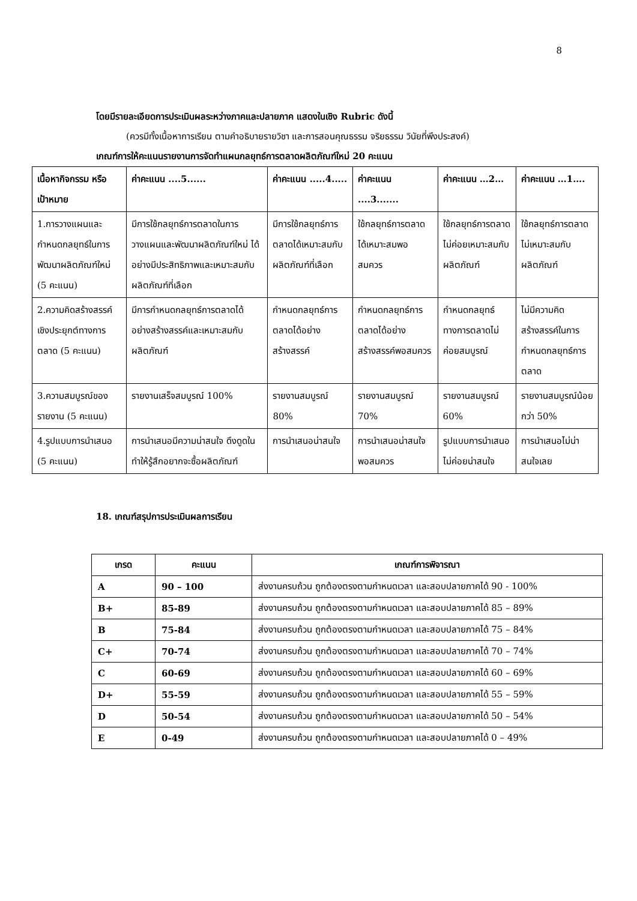8
โดยมีรายละเอียดการประเมินผลระหว่างภาคและปลายภาค แสดงในเชิง Rubric ดังนี้
(ควรมีทั้งเนื้อหาการเรียน ตามคำอธิบายรายวิชา และการสอนคุณธรรม จริยธรรม วินัยที่พึงประสงค์)
เกณฑ์การให้คะแนนรายงานการจัดทำแผนกลยุทธ์การตลาดผลิตภัณฑ์ใหม่ 20 คะแนน
| เนื้อหากิจกรรม หรือ เป้าหมาย | ค่าคะแนน ....5...... | ค่าคะแนน .....4..... | ค่าคะแนน ....3....... | ค่าคะแนน …2… | ค่าคะแนน …1…. |
| --- | --- | --- | --- | --- | --- |
| 1.การวางแผนและกำหนดกลยุทธ์ในการพัฒนาผลิตภัณฑ์ใหม่ (5 คะแนน) | มีการใช้กลยุทธ์การตลาดในการวางแผนและพัฒนาผลิตภัณฑ์ใหม่ ได้อย่างมีประสิทธิภาพและเหมาะสมกับผลิตภัณฑ์ที่เลือก | มีการใช้กลยุทธ์การตลาดได้เหมาะสมกับผลิตภัณฑ์ที่เลือก | ใช้กลยุทธ์การตลาดได้เหมาะสมพอสมควร | ใช้กลยุทธ์การตลาดไม่ค่อยเหมาะสมกับผลิตภัณฑ์ | ใช้กลยุทธ์การตลาดไม่เหมาะสมกับผลิตภัณฑ์ |
| 2.ความคิดสร้างสรรค์เชิงประยุกต์ทางการตลาด (5 คะแนน) | มีการกำหนดกลยุทธ์การตลาดได้อย่างสร้างสรรค์และเหมาะสมกับผลิตภัณฑ์ | กำหนดกลยุทธ์การตลาดได้อย่างสร้างสรรค์ | กำหนดกลยุทธ์การตลาดได้อย่างสร้างสรรค์พอสมควร | กำหนดกลยุทธ์ทางการตลาดไม่ค่อยสมบูรณ์ | ไม่มีความคิดสร้างสรรค์ในการกำหนดกลยุทธ์การตลาด |
| 3.ความสมบูรณ์ของรายงาน (5 คะแนน) | รายงานเสร็จสมบูรณ์ 100% | รายงานสมบูรณ์ 80% | รายงานสมบูรณ์ 70% | รายงานสมบูรณ์ 60% | รายงานสมบูรณ์น้อยกว่า 50% |
| 4.รูปแบบการนำเสนอ (5 คะแนน) | การนำเสนอมีความน่าสนใจ ดึงดูดในทำให้รู้สึกอยากจะซื้อผลิตภัณฑ์ | การนำเสนอน่าสนใจ | การนำเสนอน่าสนใจพอสมควร | รูปแบบการนำเสนอไม่ค่อยน่าสนใจ | การนำเสนอไม่น่าสนใจเลย |
18. เกณฑ์สรุปการประเมินผลการเรียน
| เกรด | คะแนน | เกณฑ์การพิจารณา |
| --- | --- | --- |
| A | 90 – 100 | ส่งงานครบถ้วน ถูกต้องตรงตามกำหนดเวลา และสอบปลายภาคได้ 90 - 100% |
| B+ | 85-89 | ส่งงานครบถ้วน ถูกต้องตรงตามกำหนดเวลา และสอบปลายภาคได้ 85 – 89% |
| B | 75-84 | ส่งงานครบถ้วน ถูกต้องตรงตามกำหนดเวลา และสอบปลายภาคได้ 75 – 84% |
| C+ | 70-74 | ส่งงานครบถ้วน ถูกต้องตรงตามกำหนดเวลา และสอบปลายภาคได้ 70 – 74% |
| C | 60-69 | ส่งงานครบถ้วน ถูกต้องตรงตามกำหนดเวลา และสอบปลายภาคได้ 60 – 69% |
| D+ | 55-59 | ส่งงานครบถ้วน ถูกต้องตรงตามกำหนดเวลา และสอบปลายภาคได้ 55 – 59% |
| D | 50-54 | ส่งงานครบถ้วน ถูกต้องตรงตามกำหนดเวลา และสอบปลายภาคได้ 50 – 54% |
| E | 0-49 | ส่งงานครบถ้วน ถูกต้องตรงตามกำหนดเวลา และสอบปลายภาคได้ 0 – 49% |